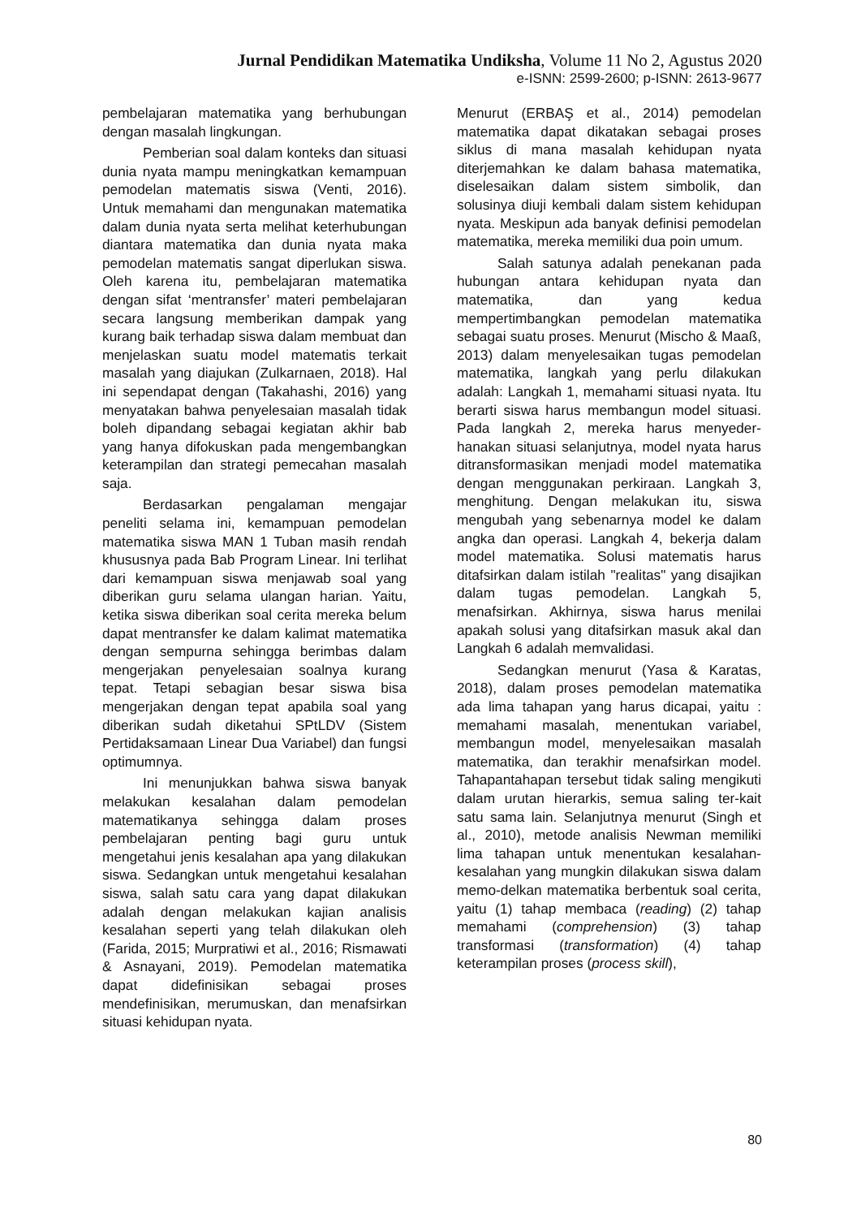Jurnal Pendidikan Matematika Undiksha, Volume 11 No 2, Agustus 2020
e-ISNN: 2599-2600; p-ISNN: 2613-9677
pembelajaran matematika yang berhubungan dengan masalah lingkungan.
Pemberian soal dalam konteks dan situasi dunia nyata mampu meningkatkan kemampuan pemodelan matematis siswa (Venti, 2016). Untuk memahami dan mengunakan matematika dalam dunia nyata serta melihat keterhubungan diantara matematika dan dunia nyata maka pemodelan matematis sangat diperlukan siswa. Oleh karena itu, pembelajaran matematika dengan sifat ‘mentransfer’ materi pembelajaran secara langsung memberikan dampak yang kurang baik terhadap siswa dalam membuat dan menjelaskan suatu model matematis terkait masalah yang diajukan (Zulkarnaen, 2018). Hal ini sependapat dengan (Takahashi, 2016) yang menyatakan bahwa penyelesaian masalah tidak boleh dipandang sebagai kegiatan akhir bab yang hanya difokuskan pada mengembangkan keterampilan dan strategi pemecahan masalah saja.
Berdasarkan pengalaman mengajar peneliti selama ini, kemampuan pemodelan matematika siswa MAN 1 Tuban masih rendah khususnya pada Bab Program Linear. Ini terlihat dari kemampuan siswa menjawab soal yang diberikan guru selama ulangan harian. Yaitu, ketika siswa diberikan soal cerita mereka belum dapat mentransfer ke dalam kalimat matematika dengan sempurna sehingga berimbas dalam mengerjakan penyelesaian soalnya kurang tepat. Tetapi sebagian besar siswa bisa mengerjakan dengan tepat apabila soal yang diberikan sudah diketahui SPtLDV (Sistem Pertidaksamaan Linear Dua Variabel) dan fungsi optimumnya.
Ini menunjukkan bahwa siswa banyak melakukan kesalahan dalam pemodelan matematikanya sehingga dalam proses pembelajaran penting bagi guru untuk mengetahui jenis kesalahan apa yang dilakukan siswa. Sedangkan untuk mengetahui kesalahan siswa, salah satu cara yang dapat dilakukan adalah dengan melakukan kajian analisis kesalahan seperti yang telah dilakukan oleh (Farida, 2015; Murpratiwi et al., 2016; Rismawati & Asnayani, 2019). Pemodelan matematika dapat didefinisikan sebagai proses mendefinisikan, merumuskan, dan menafsirkan situasi kehidupan nyata.
Menurut (ERBAŞ et al., 2014) pemodelan matematika dapat dikatakan sebagai proses siklus di mana masalah kehidupan nyata diterjemahkan ke dalam bahasa matematika, diselesaikan dalam sistem simbolik, dan solusinya diuji kembali dalam sistem kehidupan nyata. Meskipun ada banyak definisi pemodelan matematika, mereka memiliki dua poin umum.
Salah satunya adalah penekanan pada hubungan antara kehidupan nyata dan matematika, dan yang kedua mempertimbangkan pemodelan matematika sebagai suatu proses. Menurut (Mischo & Maaß, 2013) dalam menyelesaikan tugas pemodelan matematika, langkah yang perlu dilakukan adalah: Langkah 1, memahami situasi nyata. Itu berarti siswa harus membangun model situasi. Pada langkah 2, mereka harus menyeder-hanakan situasi selanjutnya, model nyata harus ditransformasikan menjadi model matematika dengan menggunakan perkiraan. Langkah 3, menghitung. Dengan melakukan itu, siswa mengubah yang sebenarnya model ke dalam angka dan operasi. Langkah 4, bekerja dalam model matematika. Solusi matematis harus ditafsirkan dalam istilah "realitas" yang disajikan dalam tugas pemodelan. Langkah 5, menafsirkan. Akhirnya, siswa harus menilai apakah solusi yang ditafsirkan masuk akal dan Langkah 6 adalah memvalidasi.
Sedangkan menurut (Yasa & Karatas, 2018), dalam proses pemodelan matematika ada lima tahapan yang harus dicapai, yaitu : memahami masalah, menentukan variabel, membangun model, menyelesaikan masalah matematika, dan terakhir menafsirkan model. Tahapantahapan tersebut tidak saling mengikuti dalam urutan hierarkis, semua saling ter-kait satu sama lain. Selanjutnya menurut (Singh et al., 2010), metode analisis Newman memiliki lima tahapan untuk menentukan kesalahan-kesalahan yang mungkin dilakukan siswa dalam memo-delkan matematika berbentuk soal cerita, yaitu (1) tahap membaca (reading) (2) tahap memahami (comprehension) (3) tahap transformasi (transformation) (4) tahap keterampilan proses (process skill),
80